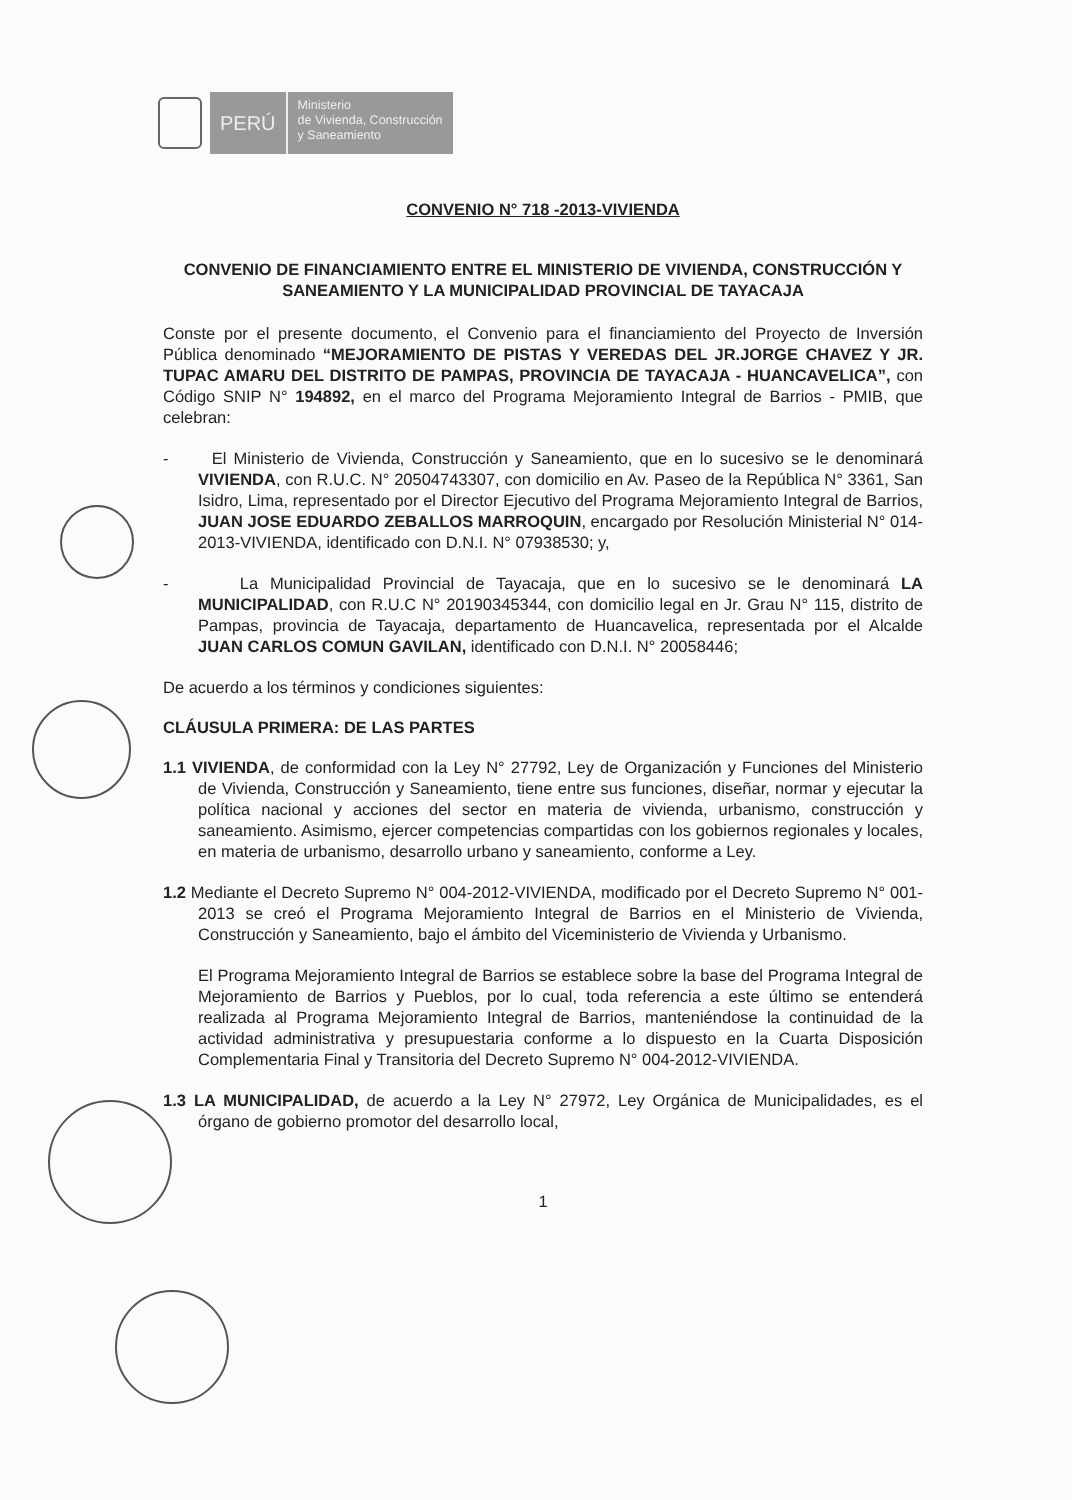PERÚ
Ministerio
de Vivienda, Construcción
y Saneamiento
CONVENIO N° 718 -2013-VIVIENDA
CONVENIO DE FINANCIAMIENTO ENTRE EL MINISTERIO DE VIVIENDA, CONSTRUCCIÓN Y SANEAMIENTO Y LA MUNICIPALIDAD PROVINCIAL DE TAYACAJA
Conste por el presente documento, el Convenio para el financiamiento del Proyecto de Inversión Pública denominado “MEJORAMIENTO DE PISTAS Y VEREDAS DEL JR.JORGE CHAVEZ Y JR. TUPAC AMARU DEL DISTRITO DE PAMPAS, PROVINCIA DE TAYACAJA - HUANCAVELICA”, con Código SNIP N° 194892, en el marco del Programa Mejoramiento Integral de Barrios - PMIB, que celebran:
- El Ministerio de Vivienda, Construcción y Saneamiento, que en lo sucesivo se le denominará VIVIENDA, con R.U.C. N° 20504743307, con domicilio en Av. Paseo de la República N° 3361, San Isidro, Lima, representado por el Director Ejecutivo del Programa Mejoramiento Integral de Barrios, JUAN JOSE EDUARDO ZEBALLOS MARROQUIN, encargado por Resolución Ministerial N° 014-2013-VIVIENDA, identificado con D.N.I. N° 07938530; y,
- La Municipalidad Provincial de Tayacaja, que en lo sucesivo se le denominará LA MUNICIPALIDAD, con R.U.C N° 20190345344, con domicilio legal en Jr. Grau N° 115, distrito de Pampas, provincia de Tayacaja, departamento de Huancavelica, representada por el Alcalde JUAN CARLOS COMUN GAVILAN, identificado con D.N.I. N° 20058446;
De acuerdo a los términos y condiciones siguientes:
CLÁUSULA PRIMERA: DE LAS PARTES
1.1 VIVIENDA, de conformidad con la Ley N° 27792, Ley de Organización y Funciones del Ministerio de Vivienda, Construcción y Saneamiento, tiene entre sus funciones, diseñar, normar y ejecutar la política nacional y acciones del sector en materia de vivienda, urbanismo, construcción y saneamiento. Asimismo, ejercer competencias compartidas con los gobiernos regionales y locales, en materia de urbanismo, desarrollo urbano y saneamiento, conforme a Ley.
1.2 Mediante el Decreto Supremo N° 004-2012-VIVIENDA, modificado por el Decreto Supremo N° 001-2013 se creó el Programa Mejoramiento Integral de Barrios en el Ministerio de Vivienda, Construcción y Saneamiento, bajo el ámbito del Viceministerio de Vivienda y Urbanismo.
El Programa Mejoramiento Integral de Barrios se establece sobre la base del Programa Integral de Mejoramiento de Barrios y Pueblos, por lo cual, toda referencia a este último se entenderá realizada al Programa Mejoramiento Integral de Barrios, manteniéndose la continuidad de la actividad administrativa y presupuestaria conforme a lo dispuesto en la Cuarta Disposición Complementaria Final y Transitoria del Decreto Supremo N° 004-2012-VIVIENDA.
1.3 LA MUNICIPALIDAD, de acuerdo a la Ley N° 27972, Ley Orgánica de Municipalidades, es el órgano de gobierno promotor del desarrollo local,
1